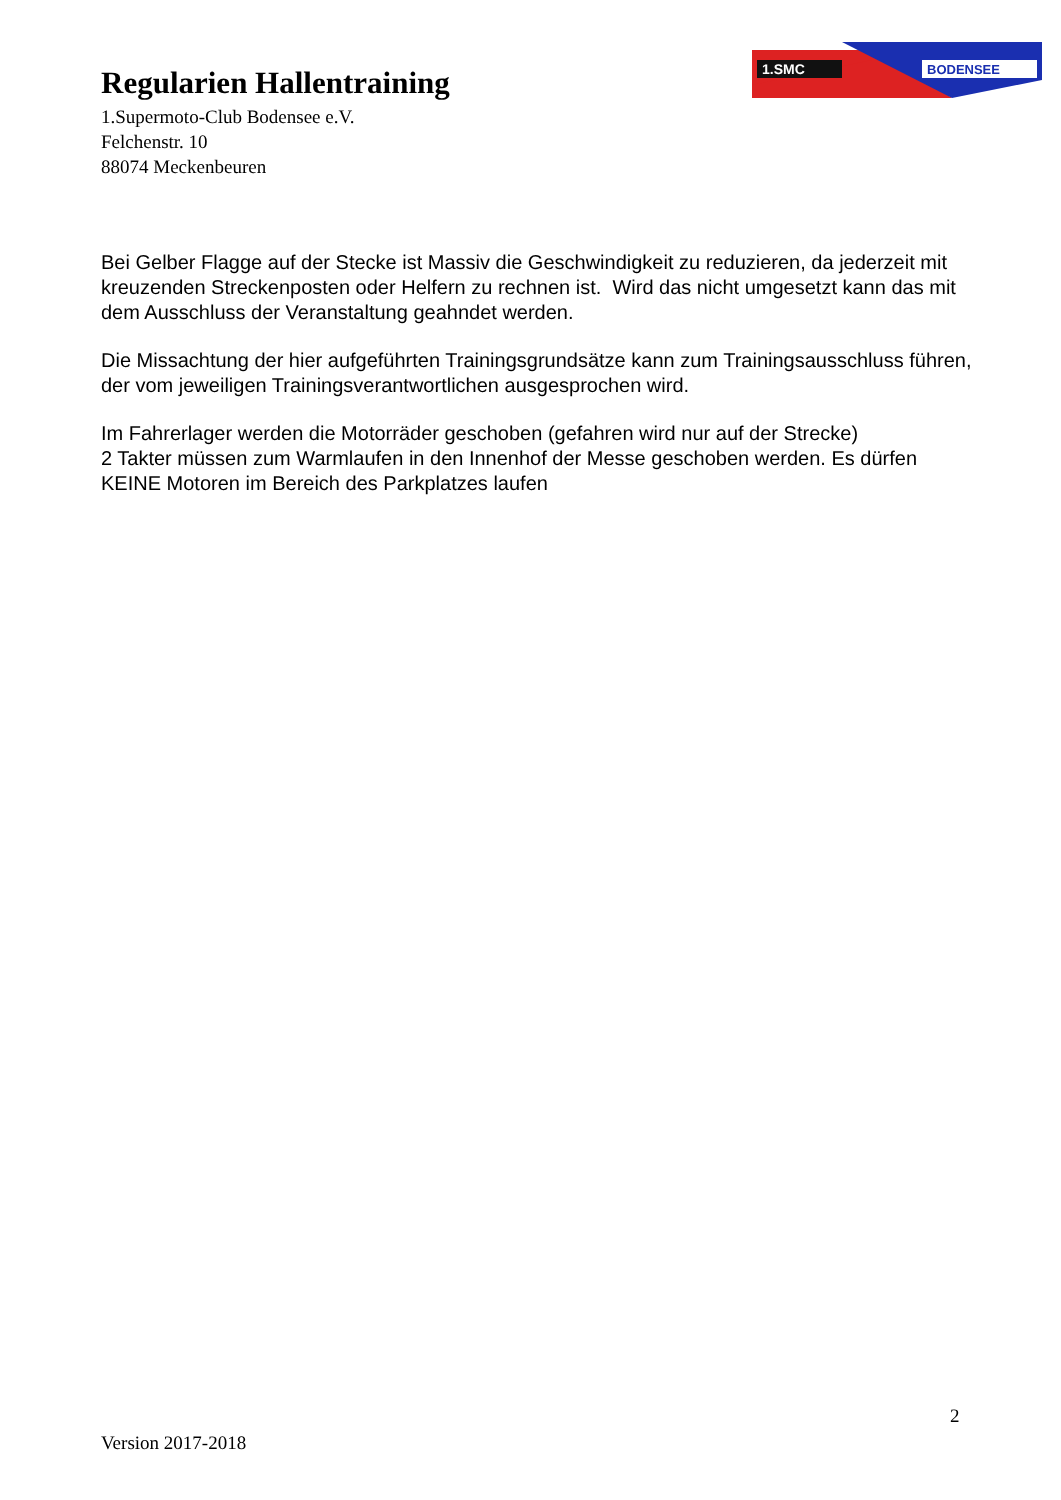Regularien Hallentraining
1.Supermoto-Club Bodensee e.V.
Felchenstr. 10
88074 Meckenbeuren
1.SMC
BODENSEE
Bei Gelber Flagge auf der Stecke ist Massiv die Geschwindigkeit zu reduzieren, da jederzeit mit kreuzenden Streckenposten oder Helfern zu rechnen ist. Wird das nicht umgesetzt kann das mit dem Ausschluss der Veranstaltung geahndet werden.
Die Missachtung der hier aufgeführten Trainingsgrundsätze kann zum Trainingsausschluss führen, der vom jeweiligen Trainingsverantwortlichen ausgesprochen wird.
Im Fahrerlager werden die Motorräder geschoben (gefahren wird nur auf der Strecke)
2 Takter müssen zum Warmlaufen in den Innenhof der Messe geschoben werden. Es dürfen KEINE Motoren im Bereich des Parkplatzes laufen
2
Version 2017-2018